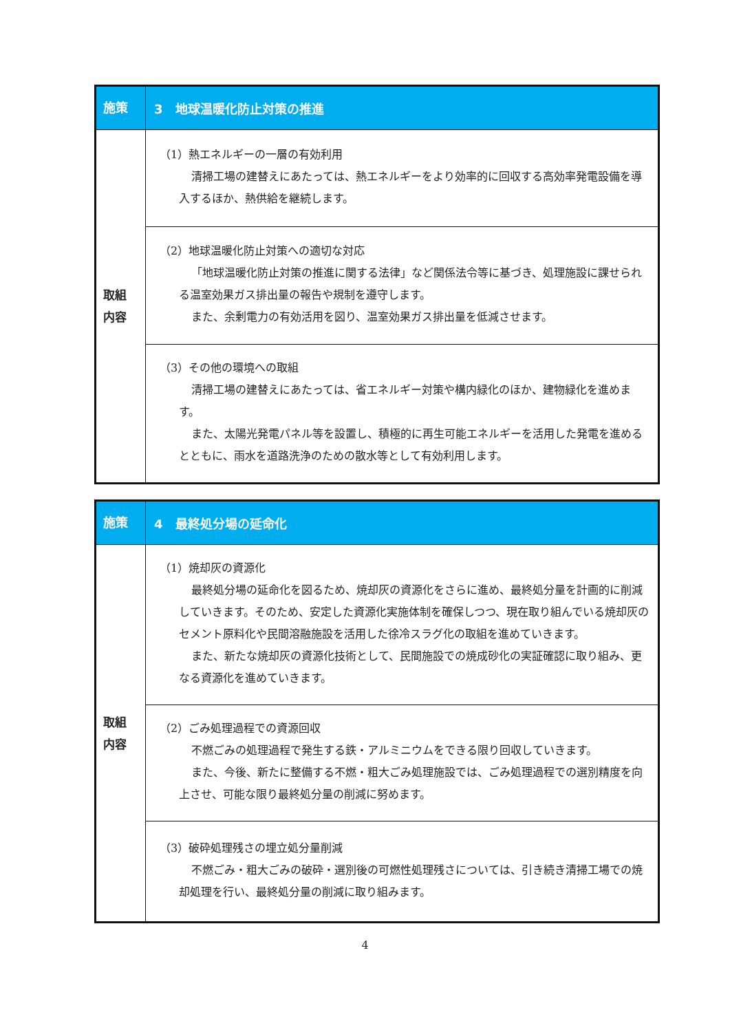| 施策 | 3 地球温暖化防止対策の推進 |
| 取組 内容 | （1）熱エネルギーの一層の有効利用 清掃工場の建替えにあたっては、熱エネルギーをより効率的に回収する高効率発電設備を導入するほか、熱供給を継続します。 |
| | （2）地球温暖化防止対策への適切な対応 「地球温暖化防止対策の推進に関する法律」など関係法令等に基づき、処理施設に課せられる温室効果ガス排出量の報告や規制を遵守します。 また、余剰電力の有効活用を図り、温室効果ガス排出量を低減させます。 |
| | （3）その他の環境への取組 清掃工場の建替えにあたっては、省エネルギー対策や構内緑化のほか、建物緑化を進めます。 また、太陽光発電パネル等を設置し、積極的に再生可能エネルギーを活用した発電を進めるとともに、雨水を道路洗浄のための散水等として有効利用します。 |
| 施策 | 4 最終処分場の延命化 |
| 取組 内容 | （1）焼却灰の資源化 最終処分場の延命化を図るため、焼却灰の資源化をさらに進め、最終処分量を計画的に削減していきます。そのため、安定した資源化実施体制を確保しつつ、現在取り組んでいる焼却灰のセメント原料化や民間溶融施設を活用した徐冷スラグ化の取組を進めていきます。 また、新たな焼却灰の資源化技術として、民間施設での焼成砂化の実証確認に取り組み、更なる資源化を進めていきます。 |
| | （2）ごみ処理過程での資源回収 不燃ごみの処理過程で発生する鉄・アルミニウムをできる限り回収していきます。 また、今後、新たに整備する不燃・粗大ごみ処理施設では、ごみ処理過程での選別精度を向上させ、可能な限り最終処分量の削減に努めます。 |
| | （3）破砕処理残さの埋立処分量削減 不燃ごみ・粗大ごみの破砕・選別後の可燃性処理残さについては、引き続き清掃工場での焼却処理を行い、最終処分量の削減に取り組みます。 |
4